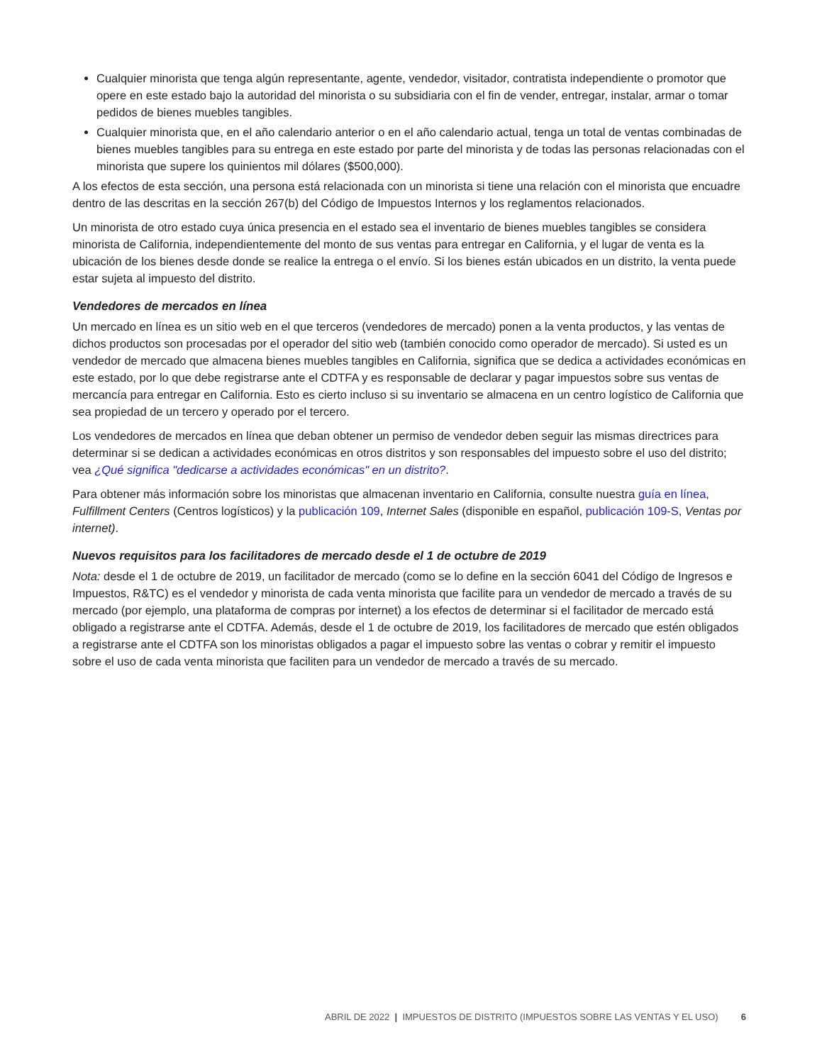Cualquier minorista que tenga algún representante, agente, vendedor, visitador, contratista independiente o promotor que opere en este estado bajo la autoridad del minorista o su subsidiaria con el fin de vender, entregar, instalar, armar o tomar pedidos de bienes muebles tangibles.
Cualquier minorista que, en el año calendario anterior o en el año calendario actual, tenga un total de ventas combinadas de bienes muebles tangibles para su entrega en este estado por parte del minorista y de todas las personas relacionadas con el minorista que supere los quinientos mil dólares ($500,000).
A los efectos de esta sección, una persona está relacionada con un minorista si tiene una relación con el minorista que encuadre dentro de las descritas en la sección 267(b) del Código de Impuestos Internos y los reglamentos relacionados.
Un minorista de otro estado cuya única presencia en el estado sea el inventario de bienes muebles tangibles se considera minorista de California, independientemente del monto de sus ventas para entregar en California, y el lugar de venta es la ubicación de los bienes desde donde se realice la entrega o el envío. Si los bienes están ubicados en un distrito, la venta puede estar sujeta al impuesto del distrito.
Vendedores de mercados en línea
Un mercado en línea es un sitio web en el que terceros (vendedores de mercado) ponen a la venta productos, y las ventas de dichos productos son procesadas por el operador del sitio web (también conocido como operador de mercado). Si usted es un vendedor de mercado que almacena bienes muebles tangibles en California, significa que se dedica a actividades económicas en este estado, por lo que debe registrarse ante el CDTFA y es responsable de declarar y pagar impuestos sobre sus ventas de mercancía para entregar en California. Esto es cierto incluso si su inventario se almacena en un centro logístico de California que sea propiedad de un tercero y operado por el tercero.
Los vendedores de mercados en línea que deban obtener un permiso de vendedor deben seguir las mismas directrices para determinar si se dedican a actividades económicas en otros distritos y son responsables del impuesto sobre el uso del distrito; vea ¿Qué significa "dedicarse a actividades económicas" en un distrito?.
Para obtener más información sobre los minoristas que almacenan inventario en California, consulte nuestra guía en línea, Fulfillment Centers (Centros logísticos) y la publicación 109, Internet Sales (disponible en español, publicación 109-S, Ventas por internet).
Nuevos requisitos para los facilitadores de mercado desde el 1 de octubre de 2019
Nota: desde el 1 de octubre de 2019, un facilitador de mercado (como se lo define en la sección 6041 del Código de Ingresos e Impuestos, R&TC) es el vendedor y minorista de cada venta minorista que facilite para un vendedor de mercado a través de su mercado (por ejemplo, una plataforma de compras por internet) a los efectos de determinar si el facilitador de mercado está obligado a registrarse ante el CDTFA. Además, desde el 1 de octubre de 2019, los facilitadores de mercado que estén obligados a registrarse ante el CDTFA son los minoristas obligados a pagar el impuesto sobre las ventas o cobrar y remitir el impuesto sobre el uso de cada venta minorista que faciliten para un vendedor de mercado a través de su mercado.
ABRIL DE 2022 | IMPUESTOS DE DISTRITO (IMPUESTOS SOBRE LAS VENTAS Y EL USO) 6